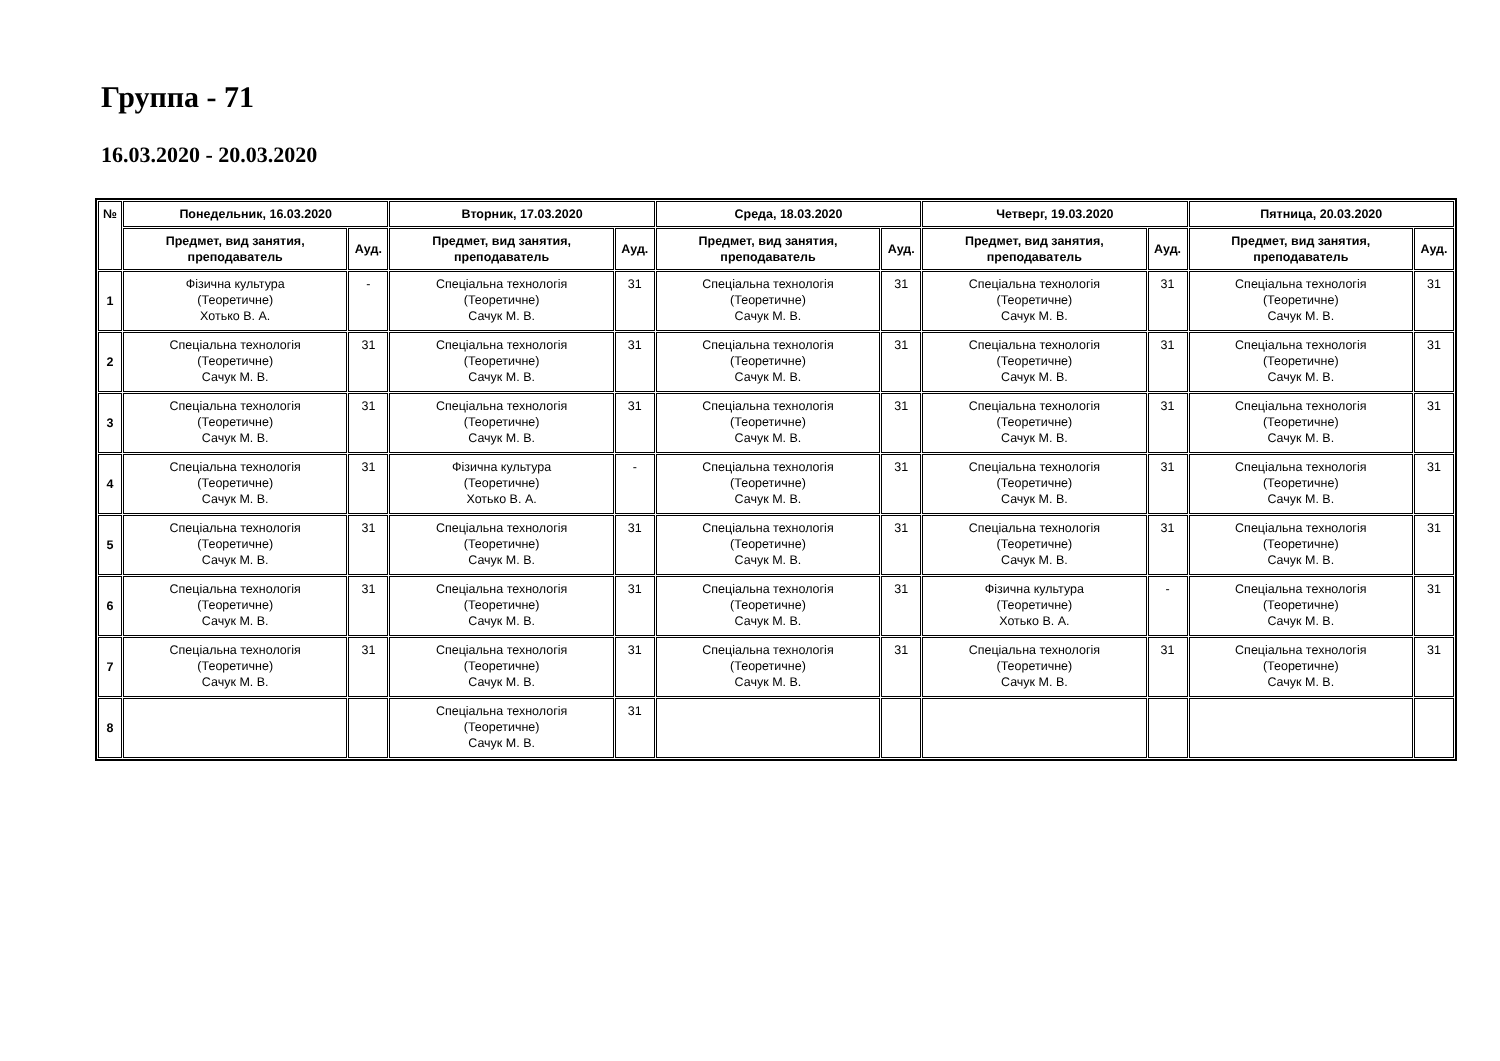Группа - 71
16.03.2020 - 20.03.2020
| № | Понедельник, 16.03.2020 | | Вторник, 17.03.2020 | | Среда, 18.03.2020 | | Четверг, 19.03.2020 | | Пятница, 20.03.2020 | |
| --- | --- | --- | --- | --- | --- | --- | --- | --- | --- | --- |
| | Предмет, вид занятия, преподаватель | Ауд. | Предмет, вид занятия, преподаватель | Ауд. | Предмет, вид занятия, преподаватель | Ауд. | Предмет, вид занятия, преподаватель | Ауд. | Предмет, вид занятия, преподаватель | Ауд. |
| 1 | Фізична культура (Теоретичне) Хотько В. А. | - | Спеціальна технологія (Теоретичне) Сачук М. В. | 31 | Спеціальна технологія (Теоретичне) Сачук М. В. | 31 | Спеціальна технологія (Теоретичне) Сачук М. В. | 31 | Спеціальна технологія (Теоретичне) Сачук М. В. | 31 |
| 2 | Спеціальна технологія (Теоретичне) Сачук М. В. | 31 | Спеціальна технологія (Теоретичне) Сачук М. В. | 31 | Спеціальна технологія (Теоретичне) Сачук М. В. | 31 | Спеціальна технологія (Теоретичне) Сачук М. В. | 31 | Спеціальна технологія (Теоретичне) Сачук М. В. | 31 |
| 3 | Спеціальна технологія (Теоретичне) Сачук М. В. | 31 | Спеціальна технологія (Теоретичне) Сачук М. В. | 31 | Спеціальна технологія (Теоретичне) Сачук М. В. | 31 | Спеціальна технологія (Теоретичне) Сачук М. В. | 31 | Спеціальна технологія (Теоретичне) Сачук М. В. | 31 |
| 4 | Спеціальна технологія (Теоретичне) Сачук М. В. | 31 | Фізична культура (Теоретичне) Хотько В. А. | - | Спеціальна технологія (Теоретичне) Сачук М. В. | 31 | Спеціальна технологія (Теоретичне) Сачук М. В. | 31 | Спеціальна технологія (Теоретичне) Сачук М. В. | 31 |
| 5 | Спеціальна технологія (Теоретичне) Сачук М. В. | 31 | Спеціальна технологія (Теоретичне) Сачук М. В. | 31 | Спеціальна технологія (Теоретичне) Сачук М. В. | 31 | Спеціальна технологія (Теоретичне) Сачук М. В. | 31 | Спеціальна технологія (Теоретичне) Сачук М. В. | 31 |
| 6 | Спеціальна технологія (Теоретичне) Сачук М. В. | 31 | Спеціальна технологія (Теоретичне) Сачук М. В. | 31 | Спеціальна технологія (Теоретичне) Сачук М. В. | 31 | Фізична культура (Теоретичне) Хотько В. А. | - | Спеціальна технологія (Теоретичне) Сачук М. В. | 31 |
| 7 | Спеціальна технологія (Теоретичне) Сачук М. В. | 31 | Спеціальна технологія (Теоретичне) Сачук М. В. | 31 | Спеціальна технологія (Теоретичне) Сачук М. В. | 31 | Спеціальна технологія (Теоретичне) Сачук М. В. | 31 | Спеціальна технологія (Теоретичне) Сачук М. В. | 31 |
| 8 | | | Спеціальна технологія (Теоретичне) Сачук М. В. | 31 | | | | | | |